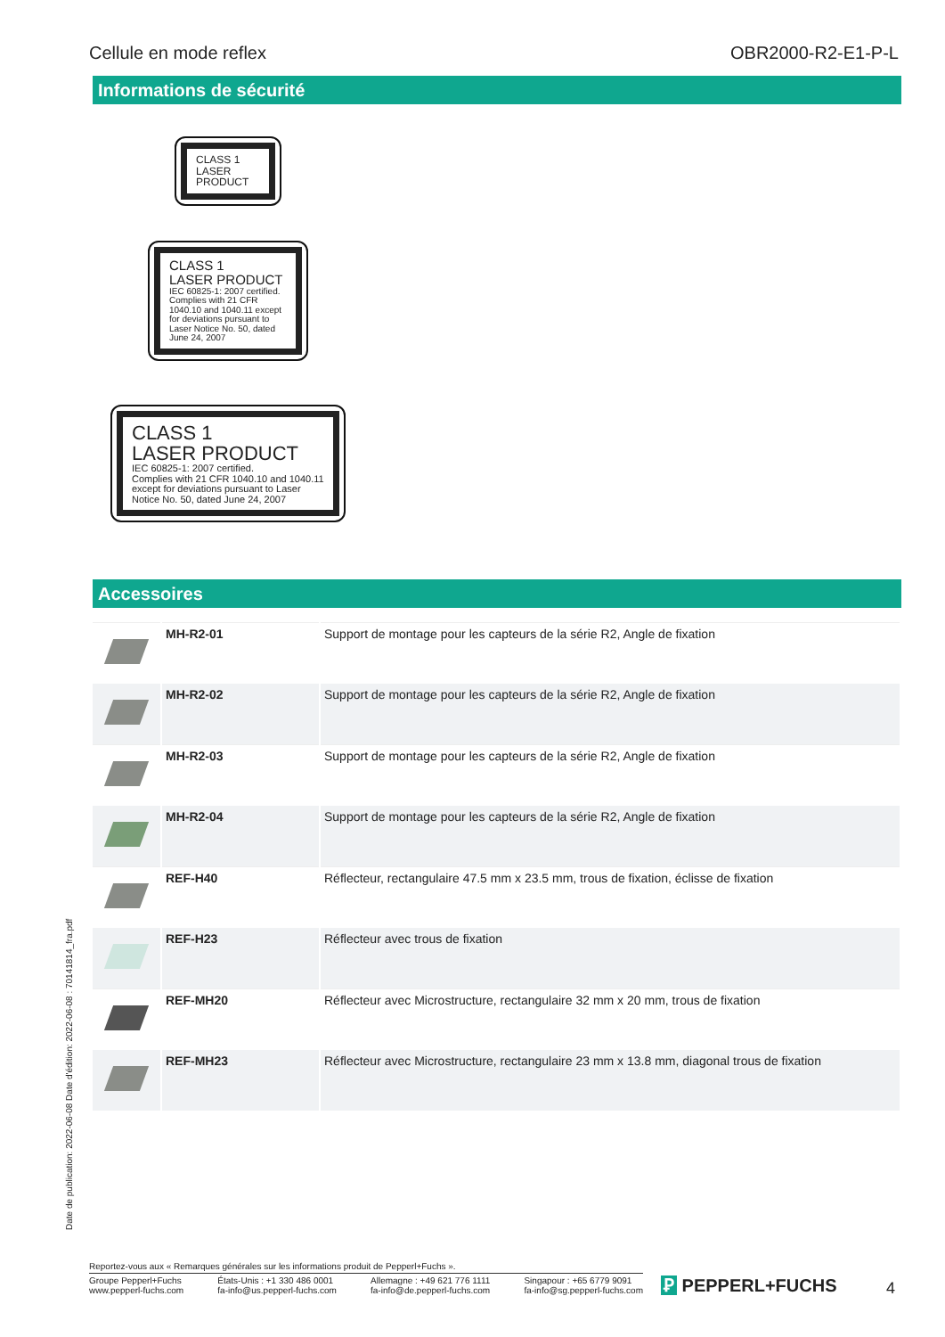Cellule en mode reflex OBR2000-R2-E1-P-L
Informations de sécurité
CLASS 1
LASER
PRODUCT
CLASS 1
LASER PRODUCT
IEC 60825-1: 2007 certified.
Complies with 21 CFR 1040.10 and 1040.11 except for deviations pursuant to Laser Notice No. 50, dated June 24, 2007
CLASS 1
LASER PRODUCT
IEC 60825-1: 2007 certified.
Complies with 21 CFR 1040.10 and 1040.11 except for deviations pursuant to Laser Notice No. 50, dated June 24, 2007
Accessoires
| | MH-R2-01 | Support de montage pour les capteurs de la série R2, Angle de fixation |
| | MH-R2-02 | Support de montage pour les capteurs de la série R2, Angle de fixation |
| | MH-R2-03 | Support de montage pour les capteurs de la série R2, Angle de fixation |
| | MH-R2-04 | Support de montage pour les capteurs de la série R2, Angle de fixation |
| | REF-H40 | Réflecteur, rectangulaire 47.5 mm x 23.5 mm, trous de fixation, éclisse de fixation |
| | REF-H23 | Réflecteur avec trous de fixation |
| | REF-MH20 | Réflecteur avec Microstructure, rectangulaire 32 mm x 20 mm, trous de fixation |
| | REF-MH23 | Réflecteur avec Microstructure, rectangulaire 23 mm x 13.8 mm, diagonal trous de fixation |
Date de publication: 2022-06-08 Date d'édition: 2022-06-08 : 70141814_fra.pdf
Reportez-vous aux « Remarques générales sur les informations produit de Pepperl+Fuchs ».
Groupe Pepperl+Fuchs
www.pepperl-fuchs.com États-Unis : +1 330 486 0001
fa-info@us.pepperl-fuchs.com Allemagne : +49 621 776 1111
fa-info@de.pepperl-fuchs.com Singapour : +65 6779 9091
fa-info@sg.pepperl-fuchs.com
Ꝑ PEPPERL+FUCHS 4